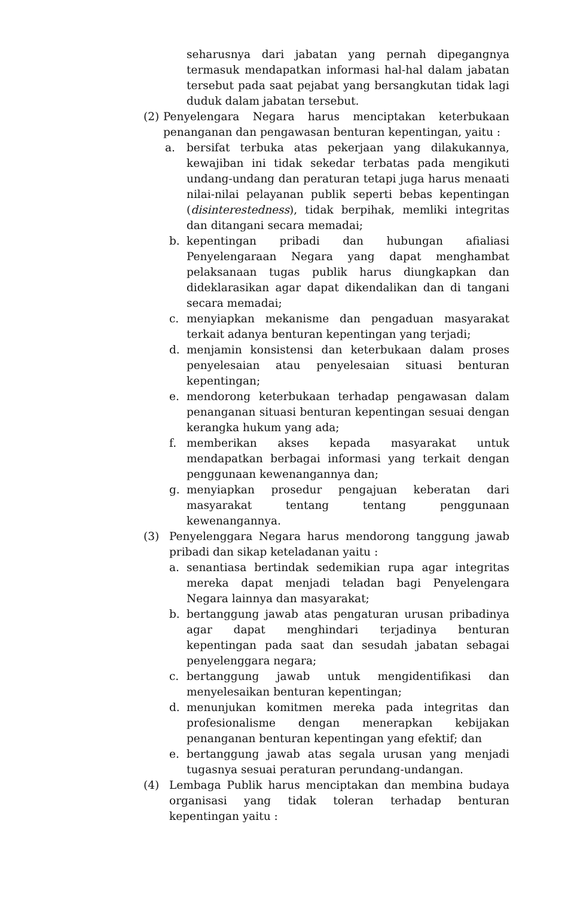seharusnya dari jabatan yang pernah dipegangnya termasuk mendapatkan informasi hal-hal dalam jabatan tersebut pada saat pejabat yang bersangkutan tidak lagi duduk dalam jabatan tersebut.
(2) Penyelengara Negara harus menciptakan keterbukaan penanganan dan pengawasan benturan kepentingan, yaitu :
a. bersifat terbuka atas pekerjaan yang dilakukannya, kewajiban ini tidak sekedar terbatas pada mengikuti undang-undang dan peraturan tetapi juga harus menaati nilai-nilai pelayanan publik seperti bebas kepentingan (disinterestedness), tidak berpihak, memliki integritas dan ditangani secara memadai;
b. kepentingan pribadi dan hubungan afialiasi Penyelengaraan Negara yang dapat menghambat pelaksanaan tugas publik harus diungkapkan dan dideklarasikan agar dapat dikendalikan dan di tangani secara memadai;
c. menyiapkan mekanisme dan pengaduan masyarakat terkait adanya benturan kepentingan yang terjadi;
d. menjamin konsistensi dan keterbukaan dalam proses penyelesaian atau penyelesaian situasi benturan kepentingan;
e. mendorong keterbukaan terhadap pengawasan dalam penanganan situasi benturan kepentingan sesuai dengan kerangka hukum yang ada;
f. memberikan akses kepada masyarakat untuk mendapatkan berbagai informasi yang terkait dengan penggunaan kewenangannya dan;
g. menyiapkan prosedur pengajuan keberatan dari masyarakat tentang tentang penggunaan kewenangannya.
(3) Penyelenggara Negara harus mendorong tanggung jawab pribadi dan sikap keteladanan yaitu :
a. senantiasa bertindak sedemikian rupa agar integritas mereka dapat menjadi teladan bagi Penyelengara Negara lainnya dan masyarakat;
b. bertanggung jawab atas pengaturan urusan pribadinya agar dapat menghindari terjadinya benturan kepentingan pada saat dan sesudah jabatan sebagai penyelenggara negara;
c. bertanggung jawab untuk mengidentifikasi dan menyelesaikan benturan kepentingan;
d. menunjukan komitmen mereka pada integritas dan profesionalisme dengan menerapkan kebijakan penanganan benturan kepentingan yang efektif; dan
e. bertanggung jawab atas segala urusan yang menjadi tugasnya sesuai peraturan perundang-undangan.
(4) Lembaga Publik harus menciptakan dan membina budaya organisasi yang tidak toleran terhadap benturan kepentingan yaitu :